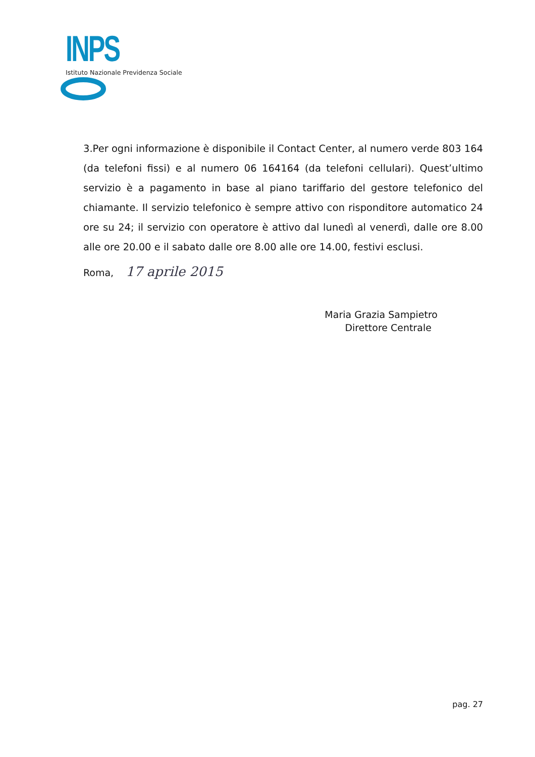INPS
Istituto Nazionale Previdenza Sociale
3.Per ogni informazione è disponibile il Contact Center, al numero verde 803 164 (da telefoni fissi) e al numero 06 164164 (da telefoni cellulari). Quest’ultimo servizio è a pagamento in base al piano tariffario del gestore telefonico del chiamante. Il servizio telefonico è sempre attivo con risponditore automatico 24 ore su 24; il servizio con operatore è attivo dal lunedì al venerdì, dalle ore 8.00 alle ore 20.00 e il sabato dalle ore 8.00 alle ore 14.00, festivi esclusi.
Roma, 17 aprile 2015
Maria Grazia Sampietro
Direttore Centrale
pag. 27